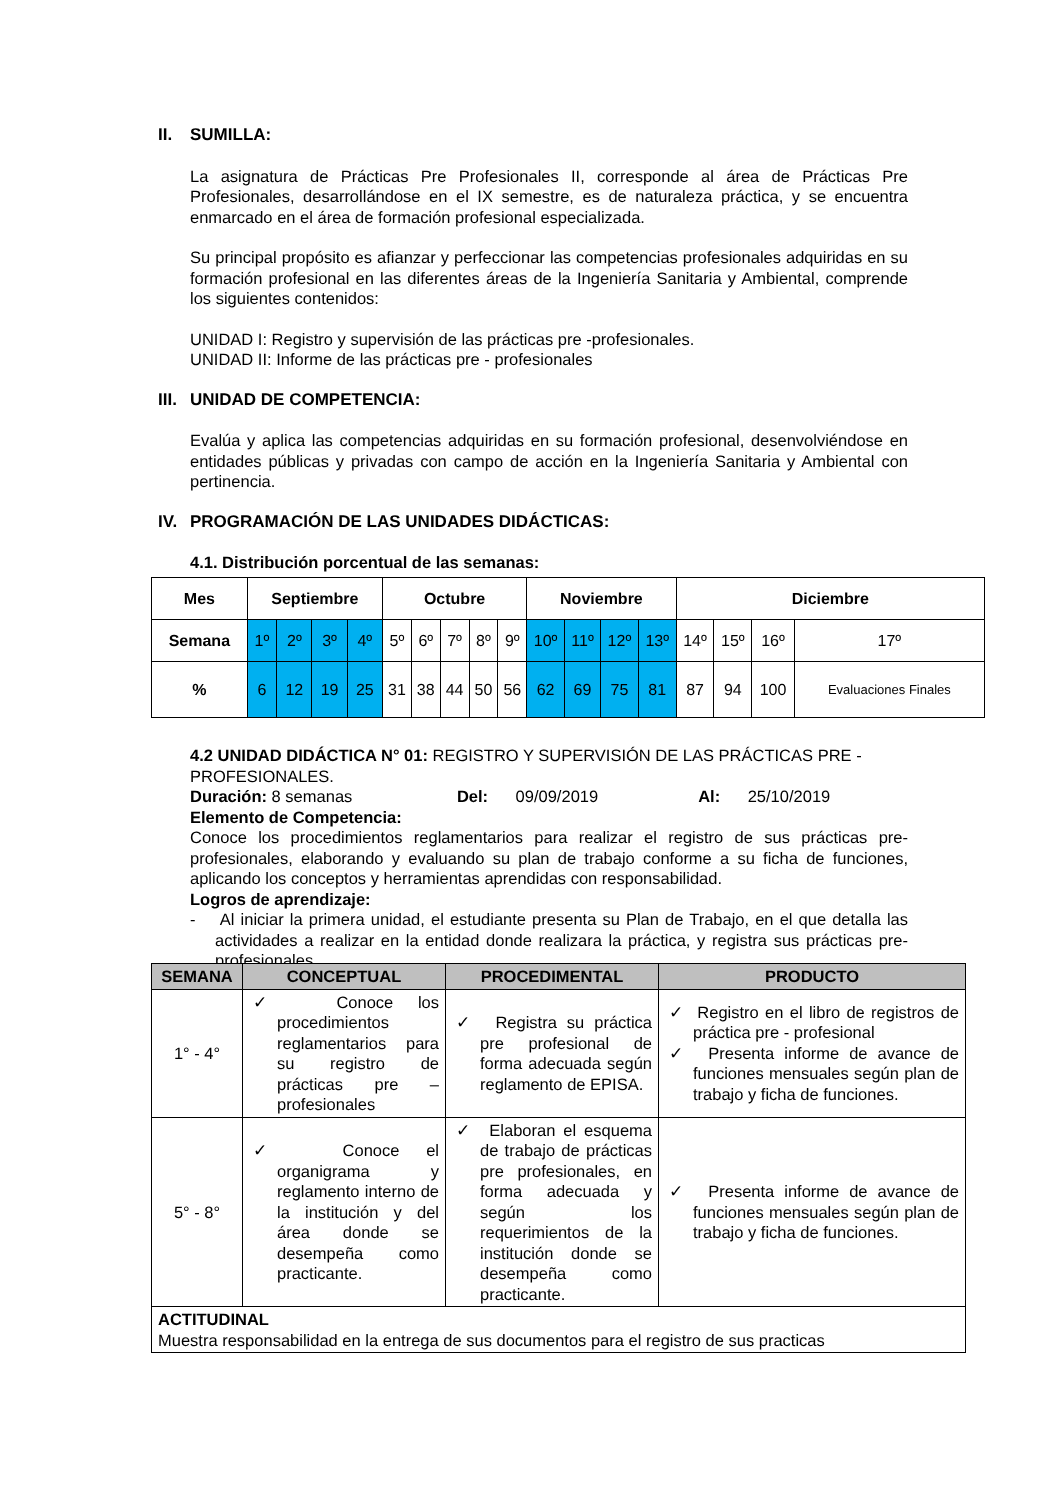II. SUMILLA:
La asignatura de Prácticas Pre Profesionales II, corresponde al área de Prácticas Pre Profesionales, desarrollándose en el IX semestre, es de naturaleza práctica, y se encuentra enmarcado en el área de formación profesional especializada.
Su principal propósito es afianzar y perfeccionar las competencias profesionales adquiridas en su formación profesional en las diferentes áreas de la Ingeniería Sanitaria y Ambiental, comprende los siguientes contenidos:
UNIDAD I: Registro y supervisión de las prácticas pre -profesionales.
UNIDAD II: Informe de las prácticas pre - profesionales
III. UNIDAD DE COMPETENCIA:
Evalúa y aplica las competencias adquiridas en su formación profesional, desenvolviéndose en entidades públicas y privadas con campo de acción en la Ingeniería Sanitaria y Ambiental con pertinencia.
IV. PROGRAMACIÓN DE LAS UNIDADES DIDÁCTICAS:
4.1. Distribución porcentual de las semanas:
| Mes | Septiembre | | | | Octubre | | | | | Noviembre | | | | Diciembre | | | |
| --- | --- | --- | --- | --- | --- | --- | --- | --- | --- | --- | --- | --- | --- | --- | --- | --- | --- |
| Semana | 1º | 2º | 3º | 4º | 5º | 6º | 7º | 8º | 9º | 10º | 11º | 12º | 13º | 14º | 15º | 16º | 17º |
| % | 6 | 12 | 19 | 25 | 31 | 38 | 44 | 50 | 56 | 62 | 69 | 75 | 81 | 87 | 94 | 100 | Evaluaciones Finales |
4.2 UNIDAD DIDÁCTICA N° 01: REGISTRO Y SUPERVISIÓN DE LAS PRÁCTICAS PRE -PROFESIONALES.
Duración: 8 semanas Del: 09/09/2019 Al: 25/10/2019
Elemento de Competencia:
Conoce los procedimientos reglamentarios para realizar el registro de sus prácticas pre-profesionales, elaborando y evaluando su plan de trabajo conforme a su ficha de funciones, aplicando los conceptos y herramientas aprendidas con responsabilidad.
Logros de aprendizaje:
- Al iniciar la primera unidad, el estudiante presenta su Plan de Trabajo, en el que detalla las actividades a realizar en la entidad donde realizara la práctica, y registra sus prácticas pre-profesionales.
| SEMANA | CONCEPTUAL | PROCEDIMENTAL | PRODUCTO |
| --- | --- | --- | --- |
| 1° - 4° | ✓ Conoce los procedimientos reglamentarios para su registro de prácticas pre – profesionales | ✓ Registra su práctica pre profesional de forma adecuada según reglamento de EPISA. | ✓ Registro en el libro de registros de práctica pre - profesional ✓ Presenta informe de avance de funciones mensuales según plan de trabajo y ficha de funciones. |
| 5° - 8° | ✓ Conoce el organigrama y reglamento interno de la institución y del área donde se desempeña como practicante. | ✓ Elaboran el esquema de trabajo de prácticas pre profesionales, en forma adecuada y según los requerimientos de la institución donde se desempeña como practicante. | ✓ Presenta informe de avance de funciones mensuales según plan de trabajo y ficha de funciones. |
| ACTITUDINAL Muestra responsabilidad en la entrega de sus documentos para el registro de sus practicas | | | |